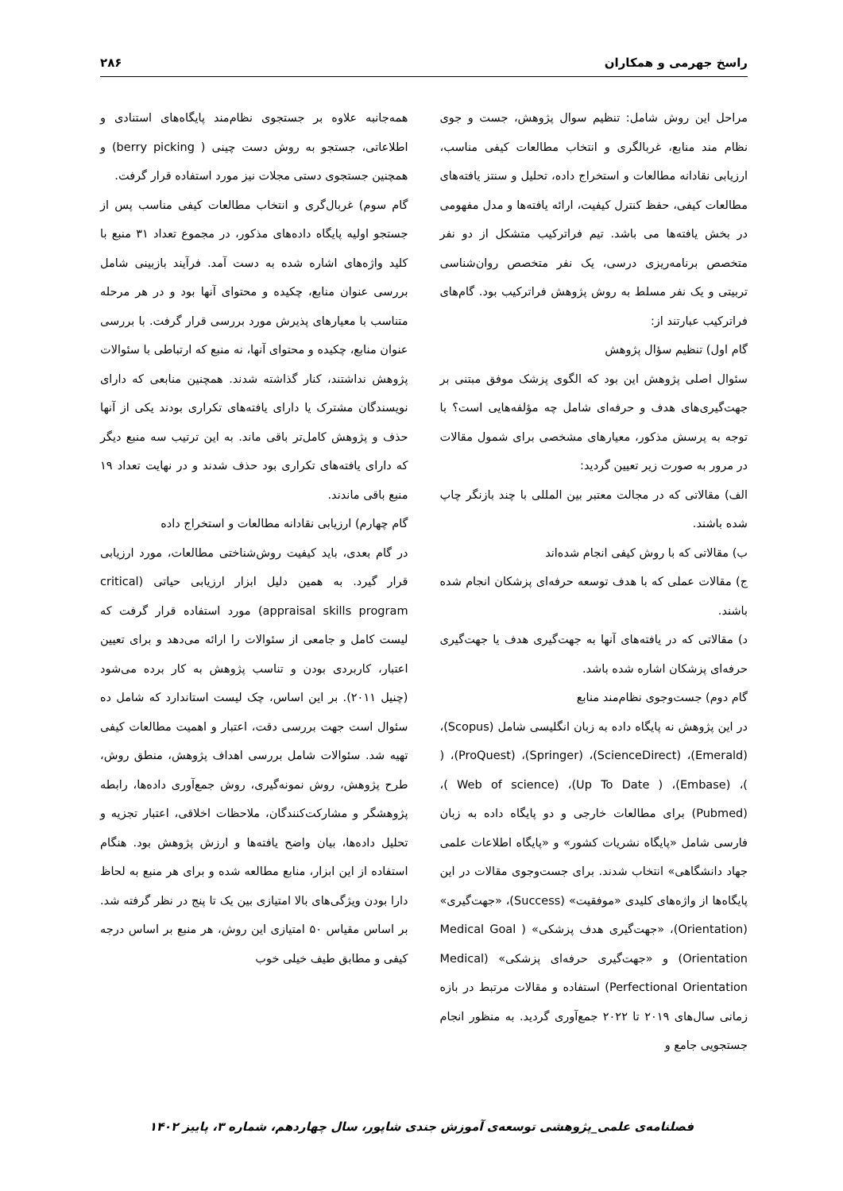راسخ جهرمی و همکاران ۲۸۶
مراحل این روش شامل: تنظیم سوال پژوهش، جست و جوی نظام مند منابع، غربالگری و انتخاب مطالعات کیفی مناسب، ارزیابی نقادانه مطالعات و استخراج داده، تحلیل و سنتز یافته‌های مطالعات کیفی، حفظ کنترل کیفیت، ارائه یافته‌ها و مدل مفهومی در بخش یافته‌ها می باشد. تیم فراترکیب متشکل از دو نفر متخصص برنامه‌ریزی درسی، یک نفر متخصص روان‌شناسی تربیتی و یک نفر مسلط به روش پژوهش فراترکیب بود. گام‌های فراترکیب عبارتند از:
گام اول) تنظیم سؤال پژوهش
سئوال اصلی پژوهش این بود که الگوی پزشک موفق مبتنی بر جهت‌گیری‌های هدف و حرفه‌ای شامل چه مؤلفه‌هایی است؟ با توجه به پرسش مذکور، معیارهای مشخصی برای شمول مقالات در مرور به صورت زیر تعیین گردید:
الف) مقالاتی که در مجالت معتبر بین المللی با چند بازنگر چاپ شده باشند.
ب) مقالاتی که با روش کیفی انجام شده‌اند
ج) مقالات عملی که با هدف توسعه حرفه‌ای پزشکان انجام شده باشند.
د) مقالاتی که در یافته‌های آنها به جهت‌گیری هدف یا جهت‌گیری حرفه‌ای پزشکان اشاره شده باشد.
گام دوم) جست‌وجوی نظام‌مند منابع
در این پژوهش نه پایگاه داده به زبان انگلیسی شامل (Scopus)، (Emerald)، (ScienceDirect)، (Springer)، (ProQuest)، ( )، (Embase)، ( Up To Date)، (Web of science )، (Pubmed) برای مطالعات خارجی و دو پایگاه داده به زبان فارسی شامل «پایگاه نشریات کشور» و «پایگاه اطلاعات علمی جهاد دانشگاهی» انتخاب شدند. برای جست‌وجوی مقالات در این پایگاه‌ها از واژه‌های کلیدی «موفقیت» (Success)، «جهت‌گیری» (Orientation)، «جهت‌گیری هدف پزشکی» ( Medical Goal Orientation) و «جهت‌گیری حرفه‌ای پزشکی» (Medical Perfectional Orientation) استفاده و مقالات مرتبط در بازه زمانی سال‌های ۲۰۱۹ تا ۲۰۲۲ جمع‌آوری گردید. به منظور انجام جستجویی جامع و
همه‌جانبه علاوه بر جستجوی نظام‌مند پایگاه‌های استنادی و اطلاعاتی، جستجو به روش دست چینی ( berry picking) و همچنین جستجوی دستی مجلات نیز مورد استفاده قرار گرفت.
گام سوم) غربال‌گری و انتخاب مطالعات کیفی مناسب پس از جستجو اولیه پایگاه داده‌های مذکور، در مجموع تعداد ۳۱ منبع با کلید واژه‌های اشاره شده به دست آمد. فرآیند بازبینی شامل بررسی عنوان منابع، چکیده و محتوای آنها بود و در هر مرحله متناسب با معیارهای پذیرش مورد بررسی قرار گرفت. با بررسی عنوان منابع، چکیده و محتوای آنها، نه منبع که ارتباطی با سئوالات پژوهش نداشتند، کنار گذاشته شدند. همچنین منابعی که دارای نویسندگان مشترک یا دارای یافته‌های تکراری بودند یکی از آنها حذف و پژوهش کامل‌تر باقی ماند. به این ترتیب سه منبع دیگر که دارای یافته‌های تکراری بود حذف شدند و در نهایت تعداد ۱۹ منبع باقی ماندند.
گام چهارم) ارزیابی نقادانه مطالعات و استخراج داده
در گام بعدی، باید کیفیت روش‌شناختی مطالعات، مورد ارزیابی قرار گیرد. به همین دلیل ابزار ارزیابی حیاتی (critical appraisal skills program) مورد استفاده قرار گرفت که لیست کامل و جامعی از سئوالات را ارائه می‌دهد و برای تعیین اعتبار، کاربردی بودن و تناسب پژوهش به کار برده می‌شود (چنیل ۲۰۱۱). بر این اساس، چک لیست استاندارد که شامل ده سئوال است جهت بررسی دقت، اعتبار و اهمیت مطالعات کیفی تهیه شد. سئوالات شامل بررسی اهداف پژوهش، منطق روش، طرح پژوهش، روش نمونه‌گیری، روش جمع‌آوری داده‌ها، رابطه پژوهشگر و مشارکت‌کنندگان، ملاحظات اخلاقی، اعتبار تجزیه و تحلیل داده‌ها، بیان واضح یافته‌ها و ارزش پژوهش بود. هنگام استفاده از این ابزار، منابع مطالعه شده و برای هر منبع به لحاظ دارا بودن ویژگی‌های بالا امتیازی بین یک تا پنج در نظر گرفته شد. بر اساس مقیاس ۵۰ امتیازی این روش، هر منبع بر اساس درجه کیفی و مطابق طیف خیلی خوب
فصلنامه‌ی علمی_پژوهشی توسعه‌ی آموزش جندی شاپور، سال چهاردهم، شماره ۳، پاییز ۱۴۰۲